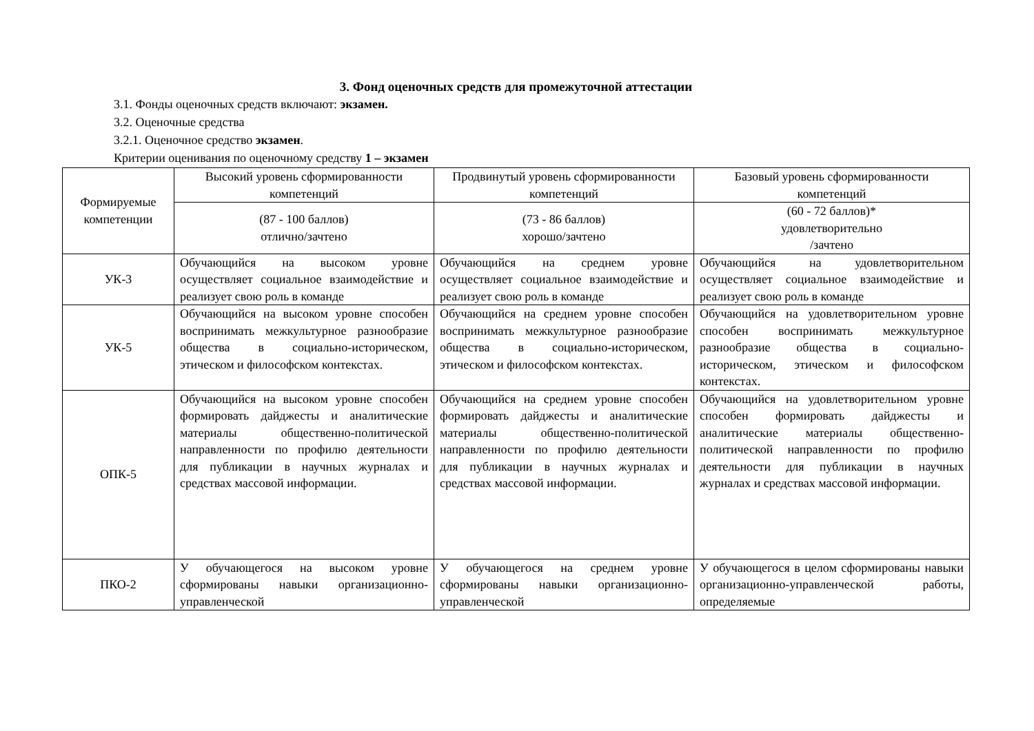3. Фонд оценочных средств для промежуточной аттестации
3.1. Фонды оценочных средств включают: экзамен.
3.2. Оценочные средства
3.2.1. Оценочное средство экзамен.
Критерии оценивания по оценочному средству 1 – экзамен
| Формируемые компетенции | Высокий уровень сформированности компетенций | Продвинутый уровень сформированности компетенций | Базовый уровень сформированности компетенций |
| | (87 - 100 баллов) отлично/зачтено | (73 - 86 баллов) хорошо/зачтено | (60 - 72 баллов)* удовлетворительно /зачтено |
| УК-3 | Обучающийся на высоком уровне осуществляет социальное взаимодействие и реализует свою роль в команде | Обучающийся на среднем уровне осуществляет социальное взаимодействие и реализует свою роль в команде | Обучающийся на удовлетворительном осуществляет социальное взаимодействие и реализует свою роль в команде |
| УК-5 | Обучающийся на высоком уровне способен воспринимать межкультурное разнообразие общества в социально-историческом, этическом и философском контекстах. | Обучающийся на среднем уровне способен воспринимать межкультурное разнообразие общества в социально-историческом, этическом и философском контекстах. | Обучающийся на удовлетворительном уровне способен воспринимать межкультурное разнообразие общества в социально-историческом, этическом и философском контекстах. |
| ОПК-5 | Обучающийся на высоком уровне способен формировать дайджесты и аналитические материалы общественно-политической направленности по профилю деятельности для публикации в научных журналах и средствах массовой информации. | Обучающийся на среднем уровне способен формировать дайджесты и аналитические материалы общественно-политической направленности по профилю деятельности для публикации в научных журналах и средствах массовой информации. | Обучающийся на удовлетворительном уровне способен формировать дайджесты и аналитические материалы общественно-политической направленности по профилю деятельности для публикации в научных журналах и средствах массовой информации. |
| ПКО-2 | У обучающегося на высоком уровне сформированы навыки организационно-управленческой | У обучающегося на среднем уровне сформированы навыки организационно-управленческой | У обучающегося в целом сформированы навыки организационно-управленческой работы, определяемые |